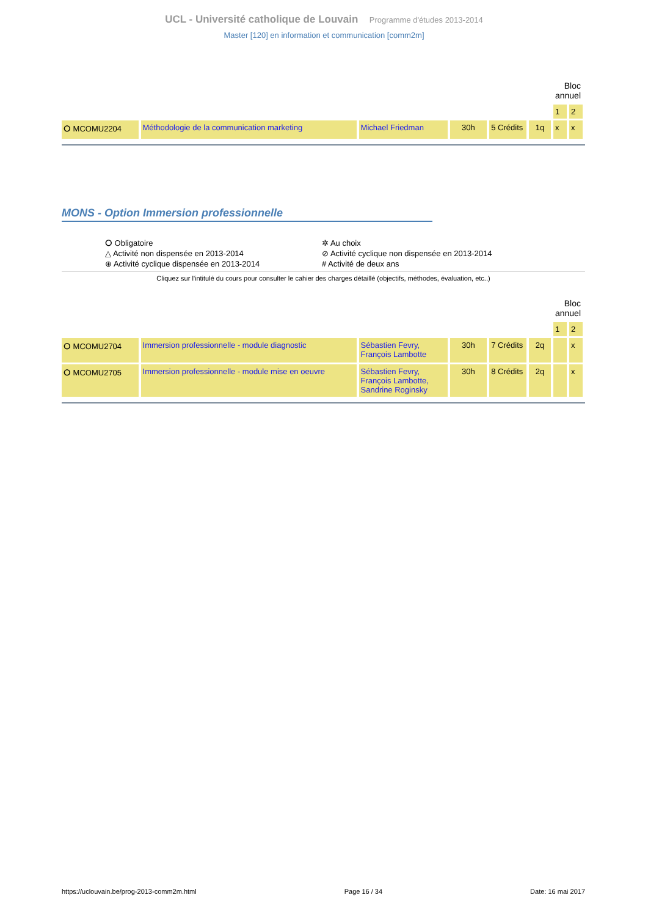UCL - Université catholique de Louvain Programme d'études 2013-2014
Master [120] en information et communication [comm2m]
| | | | | | | Bloc annuel | |
| | | | | | | 1 | 2 |
| ⭘ MCOMU2204 | Méthodologie de la communication marketing | Michael Friedman | 30h | 5 Crédits | 1q | x | x |
MONS - Option Immersion professionnelle
⭘ Obligatoire
✲ Au choix
△ Activité non dispensée en 2013-2014
⊘ Activité cyclique non dispensée en 2013-2014
⊕ Activité cyclique dispensée en 2013-2014
# Activité de deux ans
Cliquez sur l'intitulé du cours pour consulter le cahier des charges détaillé (objectifs, méthodes, évaluation, etc..)
| | | | | | | Bloc annuel | |
| | | | | | | 1 | 2 |
| ⭘ MCOMU2704 | Immersion professionnelle - module diagnostic | Sébastien Fevry, François Lambotte | 30h | 7 Crédits | 2q | | x |
| ⭘ MCOMU2705 | Immersion professionnelle - module mise en oeuvre | Sébastien Fevry, François Lambotte, Sandrine Roginsky | 30h | 8 Crédits | 2q | | x |
https://uclouvain.be/prog-2013-comm2m.html Page 16 / 34 Date: 16 mai 2017